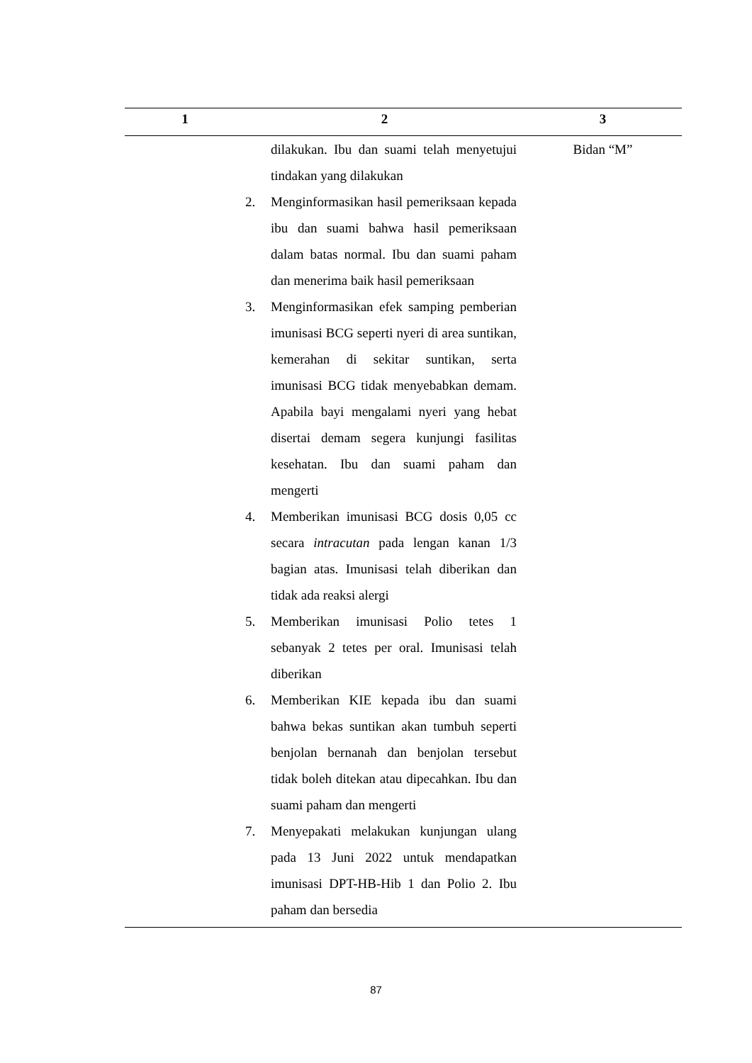| 1 | 2 | 3 |
| --- | --- | --- |
| | dilakukan. Ibu dan suami telah menyetujui tindakan yang dilakukan 2. Menginformasikan hasil pemeriksaan kepada ibu dan suami bahwa hasil pemeriksaan dalam batas normal. Ibu dan suami paham dan menerima baik hasil pemeriksaan 3. Menginformasikan efek samping pemberian imunisasi BCG seperti nyeri di area suntikan, kemerahan di sekitar suntikan, serta imunisasi BCG tidak menyebabkan demam. Apabila bayi mengalami nyeri yang hebat disertai demam segera kunjungi fasilitas kesehatan. Ibu dan suami paham dan mengerti 4. Memberikan imunisasi BCG dosis 0,05 cc secara intracutan pada lengan kanan 1/3 bagian atas. Imunisasi telah diberikan dan tidak ada reaksi alergi 5. Memberikan imunisasi Polio tetes 1 sebanyak 2 tetes per oral. Imunisasi telah diberikan 6. Memberikan KIE kepada ibu dan suami bahwa bekas suntikan akan tumbuh seperti benjolan bernanah dan benjolan tersebut tidak boleh ditekan atau dipecahkan. Ibu dan suami paham dan mengerti 7. Menyepakati melakukan kunjungan ulang pada 13 Juni 2022 untuk mendapatkan imunisasi DPT-HB-Hib 1 dan Polio 2. Ibu paham dan bersedia | Bidan “M” |
87